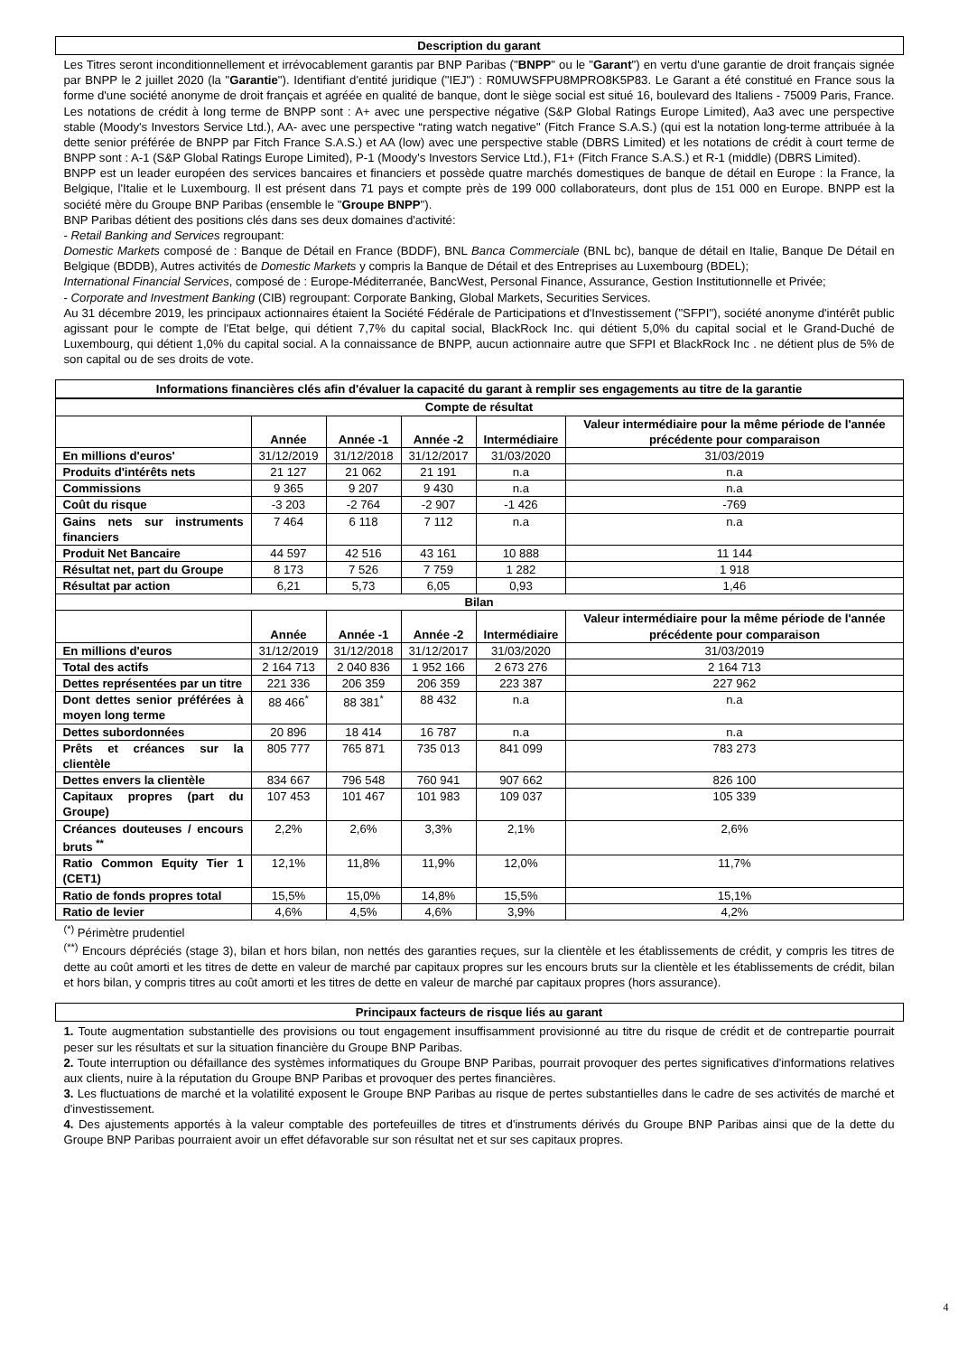Description du garant
Les Titres seront inconditionnellement et irrévocablement garantis par BNP Paribas ("BNPP" ou le "Garant") en vertu d'une garantie de droit français signée par BNPP le 2 juillet 2020 (la "Garantie"). Identifiant d'entité juridique ("IEJ") : R0MUWSFPU8MPRO8K5P83. Le Garant a été constitué en France sous la forme d'une société anonyme de droit français et agréée en qualité de banque, dont le siège social est situé 16, boulevard des Italiens - 75009 Paris, France. Les notations de crédit à long terme de BNPP sont : A+ avec une perspective négative (S&P Global Ratings Europe Limited), Aa3 avec une perspective stable (Moody's Investors Service Ltd.), AA- avec une perspective “rating watch negative" (Fitch France S.A.S.) (qui est la notation long-terme attribuée à la dette senior préférée de BNPP par Fitch France S.A.S.) et AA (low) avec une perspective stable (DBRS Limited) et les notations de crédit à court terme de BNPP sont : A-1 (S&P Global Ratings Europe Limited), P-1 (Moody's Investors Service Ltd.), F1+ (Fitch France S.A.S.) et R-1 (middle) (DBRS Limited).
BNPP est un leader européen des services bancaires et financiers et possède quatre marchés domestiques de banque de détail en Europe : la France, la Belgique, l'Italie et le Luxembourg. Il est présent dans 71 pays et compte près de 199 000 collaborateurs, dont plus de 151 000 en Europe. BNPP est la société mère du Groupe BNP Paribas (ensemble le "Groupe BNPP").
BNP Paribas détient des positions clés dans ses deux domaines d'activité:
- Retail Banking and Services regroupant:
Domestic Markets composé de : Banque de Détail en France (BDDF), BNL Banca Commerciale (BNL bc), banque de détail en Italie, Banque De Détail en Belgique (BDDB), Autres activités de Domestic Markets y compris la Banque de Détail et des Entreprises au Luxembourg (BDEL);
International Financial Services, composé de : Europe-Méditerranée, BancWest, Personal Finance, Assurance, Gestion Institutionnelle et Privée;
- Corporate and Investment Banking (CIB) regroupant: Corporate Banking, Global Markets, Securities Services.
Au 31 décembre 2019, les principaux actionnaires étaient la Société Fédérale de Participations et d'Investissement ("SFPI"), société anonyme d'intérêt public agissant pour le compte de l'Etat belge, qui détient 7,7% du capital social, BlackRock Inc. qui détient 5,0% du capital social et le Grand-Duché de Luxembourg, qui détient 1,0% du capital social. A la connaissance de BNPP, aucun actionnaire autre que SFPI et BlackRock Inc . ne détient plus de 5% de son capital ou de ses droits de vote.
Informations financières clés afin d'évaluer la capacité du garant à remplir ses engagements au titre de la garantie
| Compte de résultat | | | | | |
| --- | --- | --- | --- | --- | --- |
| | Année | Année -1 | Année -2 | Intermédiaire | Valeur intermédiaire pour la même période de l'année précédente pour comparaison |
| En millions d'euros' | 31/12/2019 | 31/12/2018 | 31/12/2017 | 31/03/2020 | 31/03/2019 |
| Produits d'intérêts nets | 21 127 | 21 062 | 21 191 | n.a | n.a |
| Commissions | 9 365 | 9 207 | 9 430 | n.a | n.a |
| Coût du risque | -3 203 | -2 764 | -2 907 | -1 426 | -769 |
| Gains nets sur instruments financiers | 7 464 | 6 118 | 7 112 | n.a | n.a |
| Produit Net Bancaire | 44 597 | 42 516 | 43 161 | 10 888 | 11 144 |
| Résultat net, part du Groupe | 8 173 | 7 526 | 7 759 | 1 282 | 1 918 |
| Résultat par action | 6,21 | 5,73 | 6,05 | 0,93 | 1,46 |
| Bilan | | | | | |
| | Année | Année -1 | Année -2 | Intermédiaire | Valeur intermédiaire pour la même période de l'année précédente pour comparaison |
| En millions d'euros | 31/12/2019 | 31/12/2018 | 31/12/2017 | 31/03/2020 | 31/03/2019 |
| Total des actifs | 2 164 713 | 2 040 836 | 1 952 166 | 2 673 276 | 2 164 713 |
| Dettes représentées par un titre | 221 336 | 206 359 | 206 359 | 223 387 | 227 962 |
| Dont dettes senior préférées à moyen long terme | 88 466<sup>*</sup> | 88 381<sup>*</sup> | 88 432 | n.a | n.a |
| Dettes subordonnées | 20 896 | 18 414 | 16 787 | n.a | n.a |
| Prêts et créances sur la clientèle | 805 777 | 765 871 | 735 013 | 841 099 | 783 273 |
| Dettes envers la clientèle | 834 667 | 796 548 | 760 941 | 907 662 | 826 100 |
| Capitaux propres (part du Groupe) | 107 453 | 101 467 | 101 983 | 109 037 | 105 339 |
| Créances douteuses / encours bruts <sup>**</sup> | 2,2% | 2,6% | 3,3% | 2,1% | 2,6% |
| Ratio Common Equity Tier 1 (CET1) | 12,1% | 11,8% | 11,9% | 12,0% | 11,7% |
| Ratio de fonds propres total | 15,5% | 15,0% | 14,8% | 15,5% | 15,1% |
| Ratio de levier | 4,6% | 4,5% | 4,6% | 3,9% | 4,2% |
<sup>(*)</sup> Périmètre prudentiel
<sup>(**)</sup> Encours dépréciés (stage 3), bilan et hors bilan, non nettés des garanties reçues, sur la clientèle et les établissements de crédit, y compris les titres de dette au coût amorti et les titres de dette en valeur de marché par capitaux propres sur les encours bruts sur la clientèle et les établissements de crédit, bilan et hors bilan, y compris titres au coût amorti et les titres de dette en valeur de marché par capitaux propres (hors assurance).
Principaux facteurs de risque liés au garant
1. Toute augmentation substantielle des provisions ou tout engagement insuffisamment provisionné au titre du risque de crédit et de contrepartie pourrait peser sur les résultats et sur la situation financière du Groupe BNP Paribas.
2. Toute interruption ou défaillance des systèmes informatiques du Groupe BNP Paribas, pourrait provoquer des pertes significatives d'informations relatives aux clients, nuire à la réputation du Groupe BNP Paribas et provoquer des pertes financières.
3. Les fluctuations de marché et la volatilité exposent le Groupe BNP Paribas au risque de pertes substantielles dans le cadre de ses activités de marché et d'investissement.
4. Des ajustements apportés à la valeur comptable des portefeuilles de titres et d'instruments dérivés du Groupe BNP Paribas ainsi que de la dette du Groupe BNP Paribas pourraient avoir un effet défavorable sur son résultat net et sur ses capitaux propres.
4